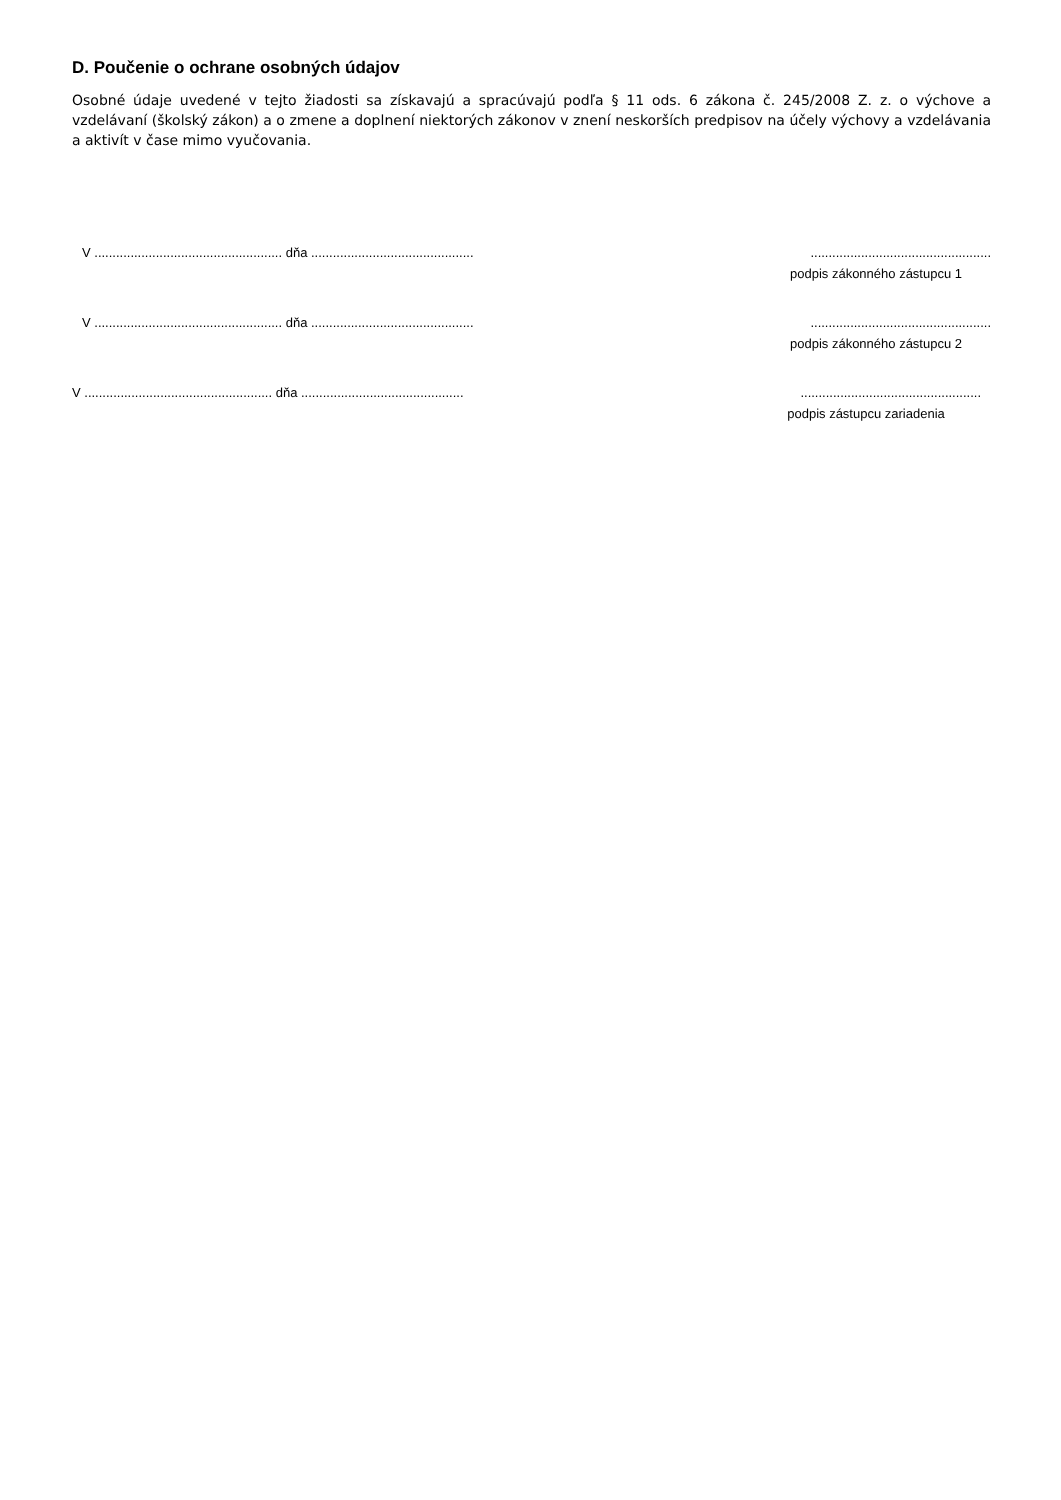D. Poučenie o ochrane osobných údajov
Osobné údaje uvedené v tejto žiadosti sa získavajú a spracúvajú podľa § 11 ods. 6 zákona č. 245/2008 Z. z. o výchove a vzdelávaní (školský zákon) a o zmene a doplnení niektorých zákonov v znení neskorších predpisov na účely výchovy a vzdelávania a aktivít v čase mimo vyučovania.
V .................................................... dňa .............................................
..................................................
podpis zákonného zástupcu 1
V .................................................... dňa .............................................
..................................................
podpis zákonného zástupcu 2
V .................................................... dňa .............................................
..................................................
podpis zástupcu zariadenia